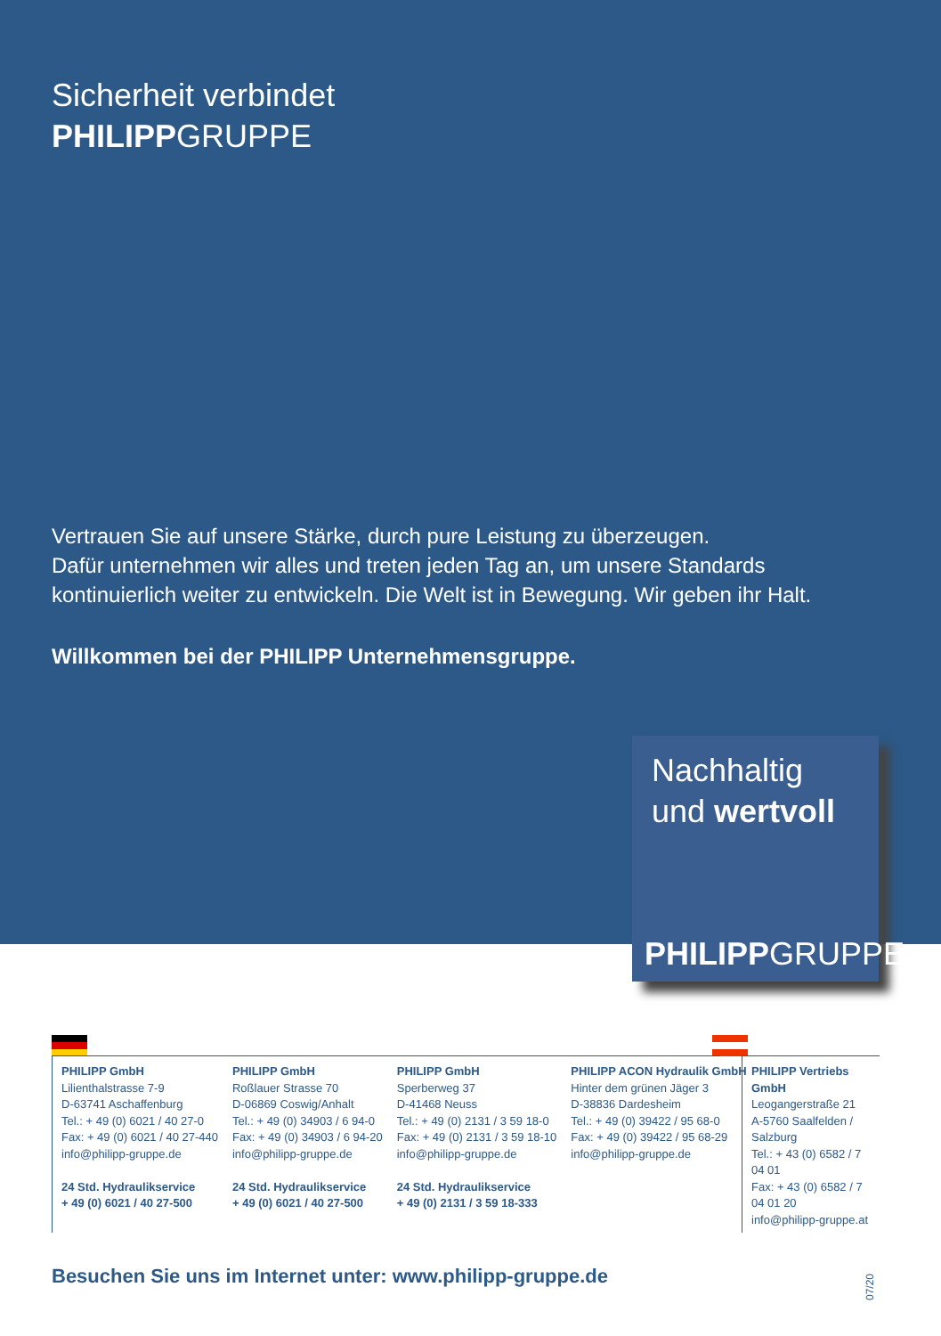Sicherheit verbindet
PHILIPPGRUPPE
Vertrauen Sie auf unsere Stärke, durch pure Leistung zu überzeugen.
Dafür unternehmen wir alles und treten jeden Tag an, um unsere Standards
kontinuierlich weiter zu entwickeln. Die Welt ist in Bewegung. Wir geben ihr Halt.
Willkommen bei der PHILIPP Unternehmensgruppe.
Nachhaltig
und wertvoll
PHILIPPGRUPPE
PHILIPP GmbH
Lilienthalstrasse 7-9
D-63741 Aschaffenburg
Tel.: + 49 (0) 6021 / 40 27-0
Fax: + 49 (0) 6021 / 40 27-440
info@philipp-gruppe.de
24 Std. Hydraulikservice
+ 49 (0) 6021 / 40 27-500
PHILIPP GmbH
Roßlauer Strasse 70
D-06869 Coswig/Anhalt
Tel.: + 49 (0) 34903 / 6 94-0
Fax: + 49 (0) 34903 / 6 94-20
info@philipp-gruppe.de
24 Std. Hydraulikservice
+ 49 (0) 6021 / 40 27-500
PHILIPP GmbH
Sperberweg 37
D-41468 Neuss
Tel.: + 49 (0) 2131 / 3 59 18-0
Fax: + 49 (0) 2131 / 3 59 18-10
info@philipp-gruppe.de
24 Std. Hydraulikservice
+ 49 (0) 2131 / 3 59 18-333
PHILIPP ACON Hydraulik GmbH
Hinter dem grünen Jäger 3
D-38836 Dardesheim
Tel.: + 49 (0) 39422 / 95 68-0
Fax: + 49 (0) 39422 / 95 68-29
info@philipp-gruppe.de
PHILIPP Vertriebs GmbH
Leogangerstraße 21
A-5760 Saalfelden / Salzburg
Tel.: + 43 (0) 6582 / 7 04 01
Fax: + 43 (0) 6582 / 7 04 01 20
info@philipp-gruppe.at
Besuchen Sie uns im Internet unter: www.philipp-gruppe.de
07/20